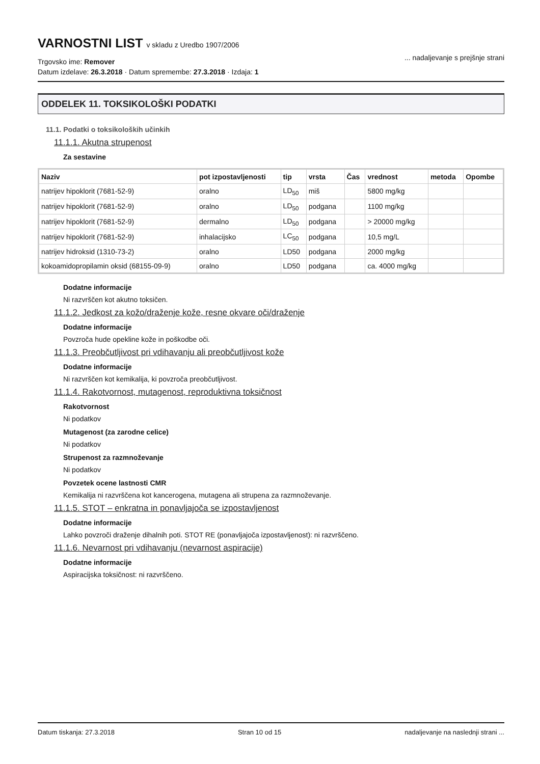VARNOSTNI LIST v skladu z Uredbo 1907/2006
Trgovsko ime: Remover
Datum izdelave: 26.3.2018 · Datum spremembe: 27.3.2018 · Izdaja: 1
... nadaljevanje s prejšnje strani
ODDELEK 11. TOKSIKOLOŠKI PODATKI
11.1. Podatki o toksikoloških učinkih
11.1.1. Akutna strupenost
Za sestavine
| Naziv | pot izpostavljenosti | tip | vrsta | Čas | vrednost | metoda | Opombe |
| --- | --- | --- | --- | --- | --- | --- | --- |
| natrijev hipoklorit (7681-52-9) | oralno | LD<sub>50</sub> | miš | | 5800 mg/kg | | |
| natrijev hipoklorit (7681-52-9) | oralno | LD<sub>50</sub> | podgana | | 1100 mg/kg | | |
| natrijev hipoklorit (7681-52-9) | dermalno | LD<sub>50</sub> | podgana | | > 20000 mg/kg | | |
| natrijev hipoklorit (7681-52-9) | inhalacijsko | LC<sub>50</sub> | podgana | | 10,5 mg/L | | |
| natrijev hidroksid (1310-73-2) | oralno | LD50 | podgana | | 2000 mg/kg | | |
| kokoamidopropilamin oksid (68155-09-9) | oralno | LD50 | podgana | | ca. 4000 mg/kg | | |
Dodatne informacije
Ni razvrščen kot akutno toksičen.
11.1.2. Jedkost za kožo/draženje kože, resne okvare oči/draženje
Dodatne informacije
Povzroča hude opekline kože in poškodbe oči.
11.1.3. Preobčutljivost pri vdihavanju ali preobčutljivost kože
Dodatne informacije
Ni razvrščen kot kemikalija, ki povzroča preobčutljivost.
11.1.4. Rakotvornost, mutagenost, reproduktivna toksičnost
Rakotvornost
Ni podatkov
Mutagenost (za zarodne celice)
Ni podatkov
Strupenost za razmnoževanje
Ni podatkov
Povzetek ocene lastnosti CMR
Kemikalija ni razvrščena kot kancerogena, mutagena ali strupena za razmnoževanje.
11.1.5. STOT – enkratna in ponavljajoča se izpostavljenost
Dodatne informacije
Lahko povzroči draženje dihalnih poti. STOT RE (ponavljajoča izpostavljenost): ni razvrščeno.
11.1.6. Nevarnost pri vdihavanju (nevarnost aspiracije)
Dodatne informacije
Aspiracijska toksičnost: ni razvrščeno.
Datum tiskanja: 27.3.2018 Stran 10 od 15 nadaljevanje na naslednji strani ...